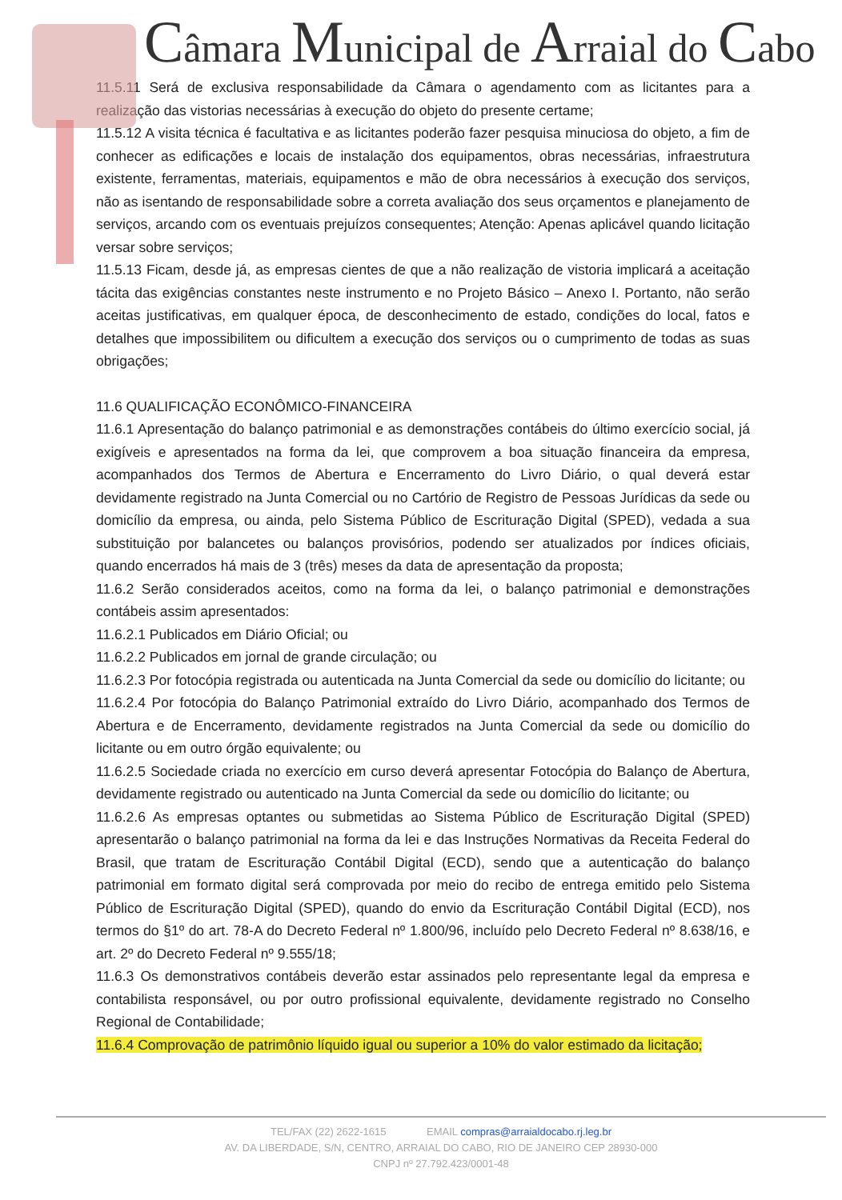Câmara Municipal de Arraial do Cabo
11.5.11 Será de exclusiva responsabilidade da Câmara o agendamento com as licitantes para a realização das vistorias necessárias à execução do objeto do presente certame;
11.5.12 A visita técnica é facultativa e as licitantes poderão fazer pesquisa minuciosa do objeto, a fim de conhecer as edificações e locais de instalação dos equipamentos, obras necessárias, infraestrutura existente, ferramentas, materiais, equipamentos e mão de obra necessários à execução dos serviços, não as isentando de responsabilidade sobre a correta avaliação dos seus orçamentos e planejamento de serviços, arcando com os eventuais prejuízos consequentes; Atenção: Apenas aplicável quando licitação versar sobre serviços;
11.5.13 Ficam, desde já, as empresas cientes de que a não realização de vistoria implicará a aceitação tácita das exigências constantes neste instrumento e no Projeto Básico – Anexo I. Portanto, não serão aceitas justificativas, em qualquer época, de desconhecimento de estado, condições do local, fatos e detalhes que impossibilitem ou dificultem a execução dos serviços ou o cumprimento de todas as suas obrigações;
11.6 QUALIFICAÇÃO ECONÔMICO-FINANCEIRA
11.6.1 Apresentação do balanço patrimonial e as demonstrações contábeis do último exercício social, já exigíveis e apresentados na forma da lei, que comprovem a boa situação financeira da empresa, acompanhados dos Termos de Abertura e Encerramento do Livro Diário, o qual deverá estar devidamente registrado na Junta Comercial ou no Cartório de Registro de Pessoas Jurídicas da sede ou domicílio da empresa, ou ainda, pelo Sistema Público de Escrituração Digital (SPED), vedada a sua substituição por balancetes ou balanços provisórios, podendo ser atualizados por índices oficiais, quando encerrados há mais de 3 (três) meses da data de apresentação da proposta;
11.6.2 Serão considerados aceitos, como na forma da lei, o balanço patrimonial e demonstrações contábeis assim apresentados:
11.6.2.1 Publicados em Diário Oficial; ou
11.6.2.2 Publicados em jornal de grande circulação; ou
11.6.2.3 Por fotocópia registrada ou autenticada na Junta Comercial da sede ou domicílio do licitante; ou
11.6.2.4 Por fotocópia do Balanço Patrimonial extraído do Livro Diário, acompanhado dos Termos de Abertura e de Encerramento, devidamente registrados na Junta Comercial da sede ou domicílio do licitante ou em outro órgão equivalente; ou
11.6.2.5 Sociedade criada no exercício em curso deverá apresentar Fotocópia do Balanço de Abertura, devidamente registrado ou autenticado na Junta Comercial da sede ou domicílio do licitante; ou
11.6.2.6 As empresas optantes ou submetidas ao Sistema Público de Escrituração Digital (SPED) apresentarão o balanço patrimonial na forma da lei e das Instruções Normativas da Receita Federal do Brasil, que tratam de Escrituração Contábil Digital (ECD), sendo que a autenticação do balanço patrimonial em formato digital será comprovada por meio do recibo de entrega emitido pelo Sistema Público de Escrituração Digital (SPED), quando do envio da Escrituração Contábil Digital (ECD), nos termos do §1º do art. 78-A do Decreto Federal nº 1.800/96, incluído pelo Decreto Federal nº 8.638/16, e art. 2º do Decreto Federal nº 9.555/18;
11.6.3 Os demonstrativos contábeis deverão estar assinados pelo representante legal da empresa e contabilista responsável, ou por outro profissional equivalente, devidamente registrado no Conselho Regional de Contabilidade;
11.6.4 Comprovação de patrimônio líquido igual ou superior a 10% do valor estimado da licitação;
TEL/FAX (22) 2622-1615 EMAIL compras@arraialdocabo.rj.leg.br
AV. DA LIBERDADE, S/N, CENTRO, ARRAIAL DO CABO, RIO DE JANEIRO CEP 28930-000
CNPJ nº 27.792.423/0001-48